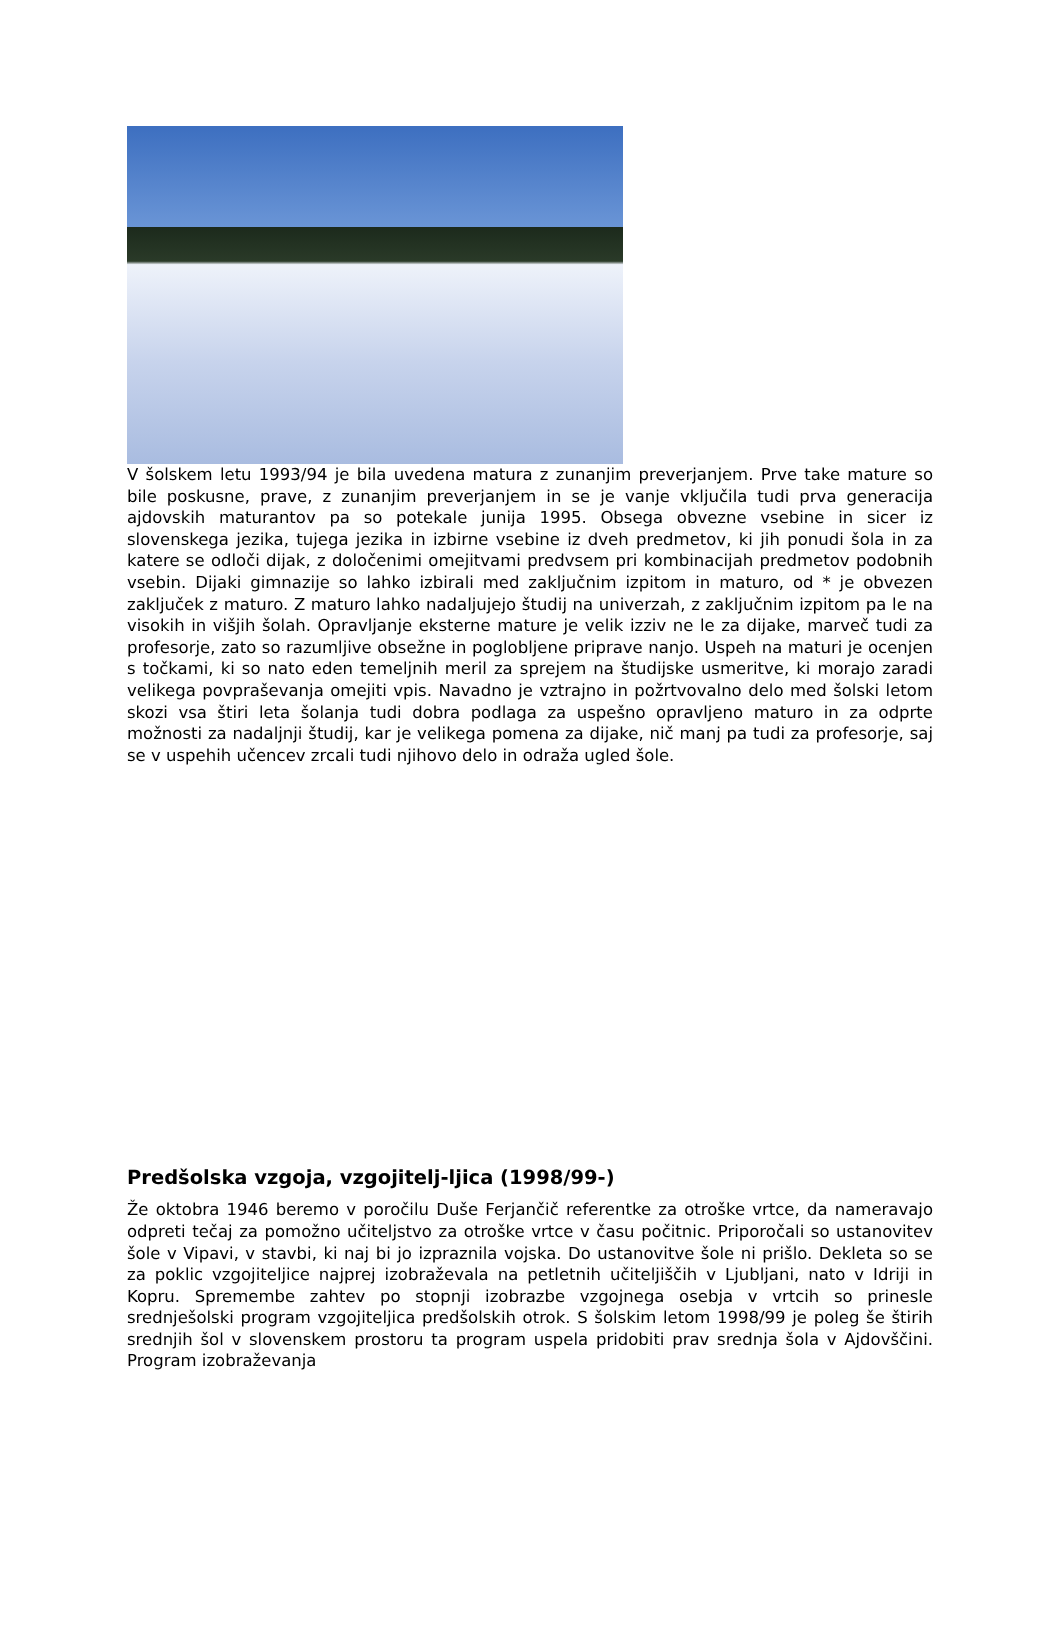V šolskem letu 1993/94 je bila uvedena matura z zunanjim preverjanjem. Prve take mature so bile poskusne, prave, z zunanjim preverjanjem in se je vanje vključila tudi prva generacija ajdovskih maturantov pa so potekale junija 1995. Obsega obvezne vsebine in sicer iz slovenskega jezika, tujega jezika in izbirne vsebine iz dveh predmetov, ki jih ponudi šola in za katere se odloči dijak, z določenimi omejitvami predvsem pri kombinacijah predmetov podobnih vsebin. Dijaki gimnazije so lahko izbirali med zaključnim izpitom in maturo, od * je obvezen zaključek z maturo. Z maturo lahko nadaljujejo študij na univerzah, z zaključnim izpitom pa le na visokih in višjih šolah. Opravljanje eksterne mature je velik izziv ne le za dijake, marveč tudi za profesorje, zato so razumljive obsežne in poglobljene priprave nanjo. Uspeh na maturi je ocenjen s točkami, ki so nato eden temeljnih meril za sprejem na študijske usmeritve, ki morajo zaradi velikega povpraševanja omejiti vpis. Navadno je vztrajno in požrtvovalno delo med šolski letom skozi vsa štiri leta šolanja tudi dobra podlaga za uspešno opravljeno maturo in za odprte možnosti za nadaljnji študij, kar je velikega pomena za dijake, nič manj pa tudi za profesorje, saj se v uspehih učencev zrcali tudi njihovo delo in odraža ugled šole.
Predšolska vzgoja, vzgojitelj-ljica (1998/99-)
Že oktobra 1946 beremo v poročilu Duše Ferjančič referentke za otroške vrtce, da nameravajo odpreti tečaj za pomožno učiteljstvo za otroške vrtce v času počitnic. Priporočali so ustanovitev šole v Vipavi, v stavbi, ki naj bi jo izpraznila vojska. Do ustanovitve šole ni prišlo. Dekleta so se za poklic vzgojiteljice najprej izobraževala na petletnih učiteljiščih v Ljubljani, nato v Idriji in Kopru. Spremembe zahtev po stopnji izobrazbe vzgojnega osebja v vrtcih so prinesle srednješolski program vzgojiteljica predšolskih otrok. S šolskim letom 1998/99 je poleg še štirih srednjih šol v slovenskem prostoru ta program uspela pridobiti prav srednja šola v Ajdovščini. Program izobraževanja